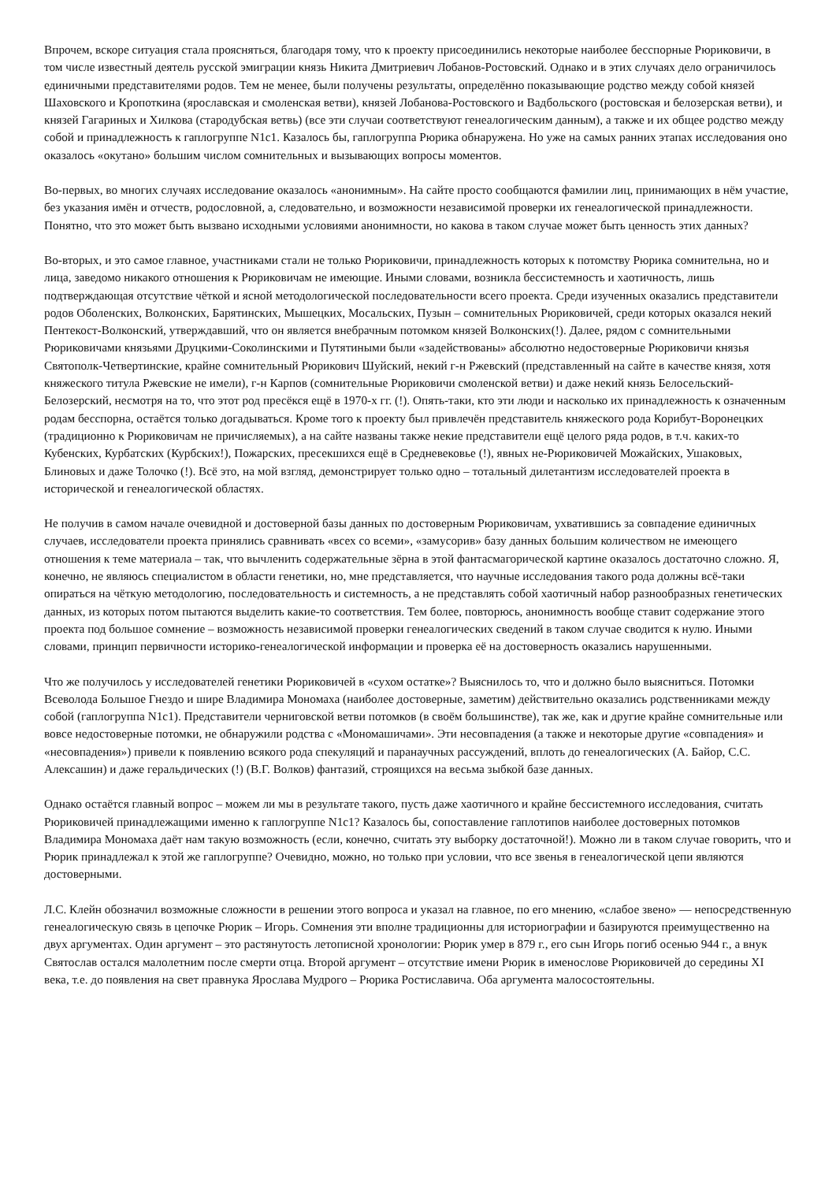Впрочем, вскоре ситуация стала проясняться, благодаря тому, что к проекту присоединились некоторые наиболее бесспорные Рюриковичи, в том числе известный деятель русской эмиграции князь Никита Дмитриевич Лобанов-Ростовский. Однако и в этих случаях дело ограничилось единичными представителями родов. Тем не менее, были получены результаты, определённо показывающие родство между собой князей Шаховского и Кропоткина (ярославская и смоленская ветви), князей Лобанова-Ростовского и Вадбольского (ростовская и белозерская ветви), и князей Гагариных и Хилкова (стародубская ветвь) (все эти случаи соответствуют генеалогическим данным), а также и их общее родство между собой и принадлежность к гаплогруппе N1c1. Казалось бы, гаплогруппа Рюрика обнаружена. Но уже на самых ранних этапах исследования оно оказалось «окутано» большим числом сомнительных и вызывающих вопросы моментов.
Во-первых, во многих случаях исследование оказалось «анонимным». На сайте просто сообщаются фамилии лиц, принимающих в нём участие, без указания имён и отчеств, родословной, а, следовательно, и возможности независимой проверки их генеалогической принадлежности. Понятно, что это может быть вызвано исходными условиями анонимности, но какова в таком случае может быть ценность этих данных?
Во-вторых, и это самое главное, участниками стали не только Рюриковичи, принадлежность которых к потомству Рюрика сомнительна, но и лица, заведомо никакого отношения к Рюриковичам не имеющие. Иными словами, возникла бессистемность и хаотичность, лишь подтверждающая отсутствие чёткой и ясной методологической последовательности всего проекта. Среди изученных оказались представители родов Оболенских, Волконских, Барятинских, Мышецких, Мосальских, Пузын – сомнительных Рюриковичей, среди которых оказался некий Пентекост-Волконский, утверждавший, что он является внебрачным потомком князей Волконских(!). Далее, рядом с сомнительными Рюриковичами князьями Друцкими-Соколинскими и Путятиными были «задействованы» абсолютно недостоверные Рюриковичи князья Святополк-Четвертинские, крайне сомнительный Рюрикович Шуйский, некий г-н Ржевский (представленный на сайте в качестве князя, хотя княжеского титула Ржевские не имели), г-н Карпов (сомнительные Рюриковичи смоленской ветви) и даже некий князь Белосельский-Белозерский, несмотря на то, что этот род пресёкся ещё в 1970-х гг. (!). Опять-таки, кто эти люди и насколько их принадлежность к означенным родам бесспорна, остаётся только догадываться. Кроме того к проекту был привлечён представитель княжеского рода Корибут-Воронецких (традиционно к Рюриковичам не причисляемых), а на сайте названы также некие представители ещё целого ряда родов, в т.ч. каких-то Кубенских, Курбатских (Курбских!), Пожарских, пресекшихся ещё в Средневековье (!), явных не-Рюриковичей Можайских, Ушаковых, Блиновых и даже Толочко (!). Всё это, на мой взгляд, демонстрирует только одно – тотальный дилетантизм исследователей проекта в исторической и генеалогической областях.
Не получив в самом начале очевидной и достоверной базы данных по достоверным Рюриковичам, ухватившись за совпадение единичных случаев, исследователи проекта принялись сравнивать «всех со всеми», «замусорив» базу данных большим количеством не имеющего отношения к теме материала – так, что вычленить содержательные зёрна в этой фантасмагорической картине оказалось достаточно сложно. Я, конечно, не являюсь специалистом в области генетики, но, мне представляется, что научные исследования такого рода должны всё-таки опираться на чёткую методологию, последовательность и системность, а не представлять собой хаотичный набор разнообразных генетических данных, из которых потом пытаются выделить какие-то соответствия. Тем более, повторюсь, анонимность вообще ставит содержание этого проекта под большое сомнение – возможность независимой проверки генеалогических сведений в таком случае сводится к нулю. Иными словами, принцип первичности историко-генеалогической информации и проверка её на достоверность оказались нарушенными.
Что же получилось у исследователей генетики Рюриковичей в «сухом остатке»? Выяснилось то, что и должно было выясниться. Потомки Всеволода Большое Гнездо и шире Владимира Мономаха (наиболее достоверные, заметим) действительно оказались родственниками между собой (гаплогруппа N1c1). Представители черниговской ветви потомков (в своём большинстве), так же, как и другие крайне сомнительные или вовсе недостоверные потомки, не обнаружили родства с «Мономашичами». Эти несовпадения (а также и некоторые другие «совпадения» и «несовпадения») привели к появлению всякого рода спекуляций и паранаучных рассуждений, вплоть до генеалогических (А. Байор, С.С. Алексашин) и даже геральдических (!) (В.Г. Волков) фантазий, строящихся на весьма зыбкой базе данных.
Однако остаётся главный вопрос – можем ли мы в результате такого, пусть даже хаотичного и крайне бессистемного исследования, считать Рюриковичей принадлежащими именно к гаплогруппе N1c1? Казалось бы, сопоставление гаплотипов наиболее достоверных потомков Владимира Мономаха даёт нам такую возможность (если, конечно, считать эту выборку достаточной!). Можно ли в таком случае говорить, что и Рюрик принадлежал к этой же гаплогруппе? Очевидно, можно, но только при условии, что все звенья в генеалогической цепи являются достоверными.
Л.С. Клейн обозначил возможные сложности в решении этого вопроса и указал на главное, по его мнению, «слабое звено» — непосредственную генеалогическую связь в цепочке Рюрик – Игорь. Сомнения эти вполне традиционны для историографии и базируются преимущественно на двух аргументах. Один аргумент – это растянутость летописной хронологии: Рюрик умер в 879 г., его сын Игорь погиб осенью 944 г., а внук Святослав остался малолетним после смерти отца. Второй аргумент – отсутствие имени Рюрик в именослове Рюриковичей до середины XI века, т.е. до появления на свет правнука Ярослава Мудрого – Рюрика Ростиславича. Оба аргумента малосостоятельны.